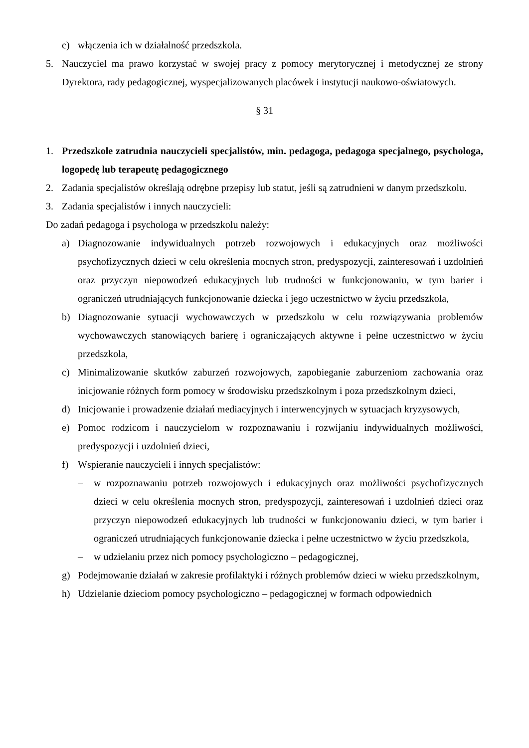c) włączenia ich w działalność przedszkola.
5. Nauczyciel ma prawo korzystać w swojej pracy z pomocy merytorycznej i metodycznej ze strony Dyrektora, rady pedagogicznej, wyspecjalizowanych placówek i instytucji naukowo-oświatowych.
§ 31
1. Przedszkole zatrudnia nauczycieli specjalistów, min. pedagoga, pedagoga specjalnego, psychologa, logopedę lub terapeutę pedagogicznego
2. Zadania specjalistów określają odrębne przepisy lub statut, jeśli są zatrudnieni w danym przedszkolu.
3. Zadania specjalistów i innych nauczycieli:
Do zadań pedagoga i psychologa w przedszkolu należy:
a) Diagnozowanie indywidualnych potrzeb rozwojowych i edukacyjnych oraz możliwości psychofizycznych dzieci w celu określenia mocnych stron, predyspozycji, zainteresowań i uzdolnień oraz przyczyn niepowodzeń edukacyjnych lub trudności w funkcjonowaniu, w tym barier i ograniczeń utrudniających funkcjonowanie dziecka i jego uczestnictwo w życiu przedszkola,
b) Diagnozowanie sytuacji wychowawczych w przedszkolu w celu rozwiązywania problemów wychowawczych stanowiących barierę i ograniczających aktywne i pełne uczestnictwo w życiu przedszkola,
c) Minimalizowanie skutków zaburzeń rozwojowych, zapobieganie zaburzeniom zachowania oraz inicjowanie różnych form pomocy w środowisku przedszkolnym i poza przedszkolnym dzieci,
d) Inicjowanie i prowadzenie działań mediacyjnych i interwencyjnych w sytuacjach kryzysowych,
e) Pomoc rodzicom i nauczycielom w rozpoznawaniu i rozwijaniu indywidualnych możliwości, predyspozycji i uzdolnień dzieci,
f) Wspieranie nauczycieli i innych specjalistów:
– w rozpoznawaniu potrzeb rozwojowych i edukacyjnych oraz możliwości psychofizycznych dzieci w celu określenia mocnych stron, predyspozycji, zainteresowań i uzdolnień dzieci oraz przyczyn niepowodzeń edukacyjnych lub trudności w funkcjonowaniu dzieci, w tym barier i ograniczeń utrudniających funkcjonowanie dziecka i pełne uczestnictwo w życiu przedszkola,
– w udzielaniu przez nich pomocy psychologiczno – pedagogicznej,
g) Podejmowanie działań w zakresie profilaktyki i różnych problemów dzieci w wieku przedszkolnym,
h) Udzielanie dzieciom pomocy psychologiczno – pedagogicznej w formach odpowiednich